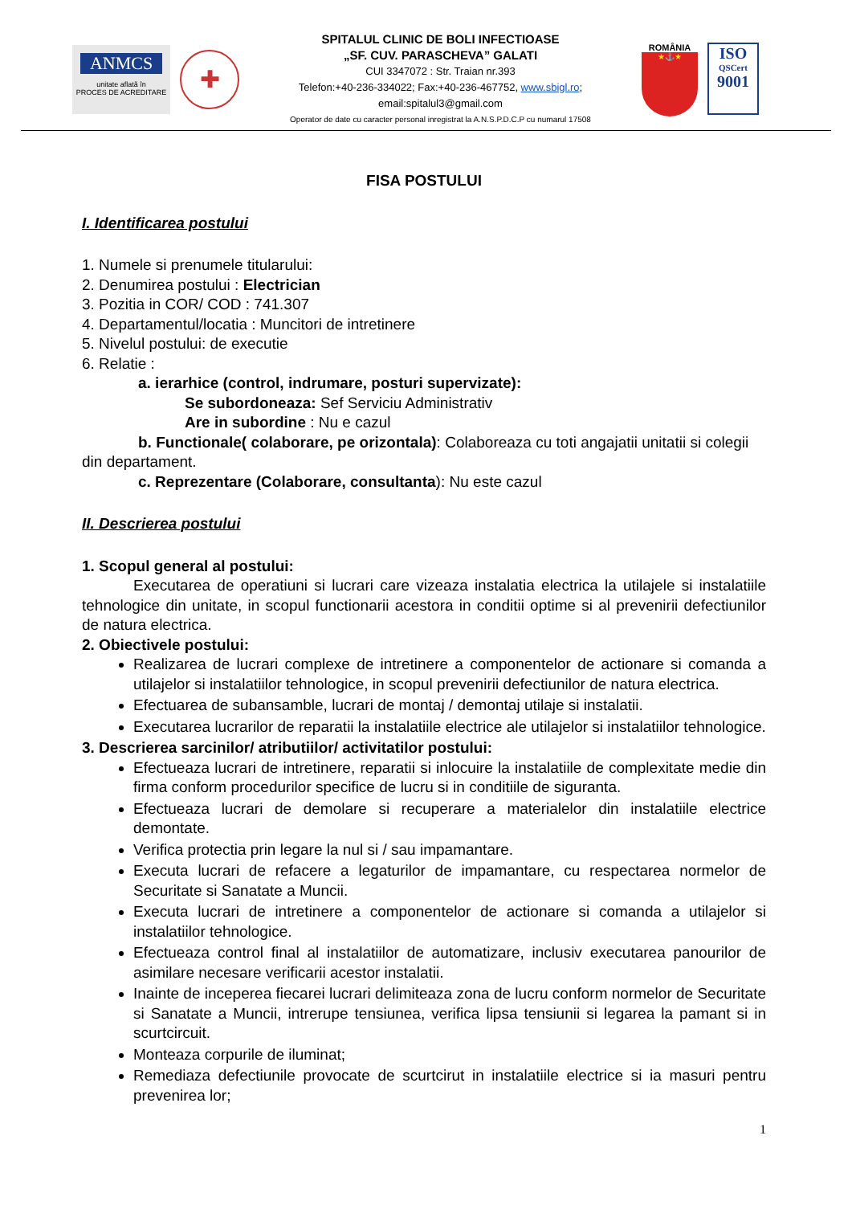ANMCS
unitate aflată în
PROCES DE ACREDITARE
✚
SPITALUL CLINIC DE BOLI INFECTIOASE
„SF. CUV. PARASCHEVA” GALATI
CUI 3347072 : Str. Traian nr.393
Telefon:+40-236-334022; Fax:+40-236-467752, www.sbigl.ro;
email:spitalul3@gmail.com
Operator de date cu caracter personal inregistrat la A.N.S.P.D.C.P cu numarul 17508
ROMÂNIA
★⚓★
ISO
QSCert
9001
FISA POSTULUI
I. Identificarea postului
1. Numele si prenumele titularului:
2. Denumirea postului : Electrician
3. Pozitia in COR/ COD : 741.307
4. Departamentul/locatia : Muncitori de intretinere
5. Nivelul postului: de executie
6. Relatie :
a. ierarhice (control, indrumare, posturi supervizate):
Se subordoneaza: Sef Serviciu Administrativ
Are in subordine : Nu e cazul
b. Functionale( colaborare, pe orizontala): Colaboreaza cu toti angajatii unitatii si colegii din departament.
c. Reprezentare (Colaborare, consultanta): Nu este cazul
II. Descrierea postului
1. Scopul general al postului:
Executarea de operatiuni si lucrari care vizeaza instalatia electrica la utilajele si instalatiile tehnologice din unitate, in scopul functionarii acestora in conditii optime si al prevenirii defectiunilor de natura electrica.
2. Obiectivele postului:
Realizarea de lucrari complexe de intretinere a componentelor de actionare si comanda a utilajelor si instalatiilor tehnologice, in scopul prevenirii defectiunilor de natura electrica.
Efectuarea de subansamble, lucrari de montaj / demontaj utilaje si instalatii.
Executarea lucrarilor de reparatii la instalatiile electrice ale utilajelor si instalatiilor tehnologice.
3. Descrierea sarcinilor/ atributiilor/ activitatilor postului:
Efectueaza lucrari de intretinere, reparatii si inlocuire la instalatiile de complexitate medie din firma conform procedurilor specifice de lucru si in conditiile de siguranta.
Efectueaza lucrari de demolare si recuperare a materialelor din instalatiile electrice demontate.
Verifica protectia prin legare la nul si / sau impamantare.
Executa lucrari de refacere a legaturilor de impamantare, cu respectarea normelor de Securitate si Sanatate a Muncii.
Executa lucrari de intretinere a componentelor de actionare si comanda a utilajelor si instalatiilor tehnologice.
Efectueaza control final al instalatiilor de automatizare, inclusiv executarea panourilor de asimilare necesare verificarii acestor instalatii.
Inainte de inceperea fiecarei lucrari delimiteaza zona de lucru conform normelor de Securitate si Sanatate a Muncii, intrerupe tensiunea, verifica lipsa tensiunii si legarea la pamant si in scurtcircuit.
Monteaza corpurile de iluminat;
Remediaza defectiunile provocate de scurtcirut in instalatiile electrice si ia masuri pentru prevenirea lor;
1